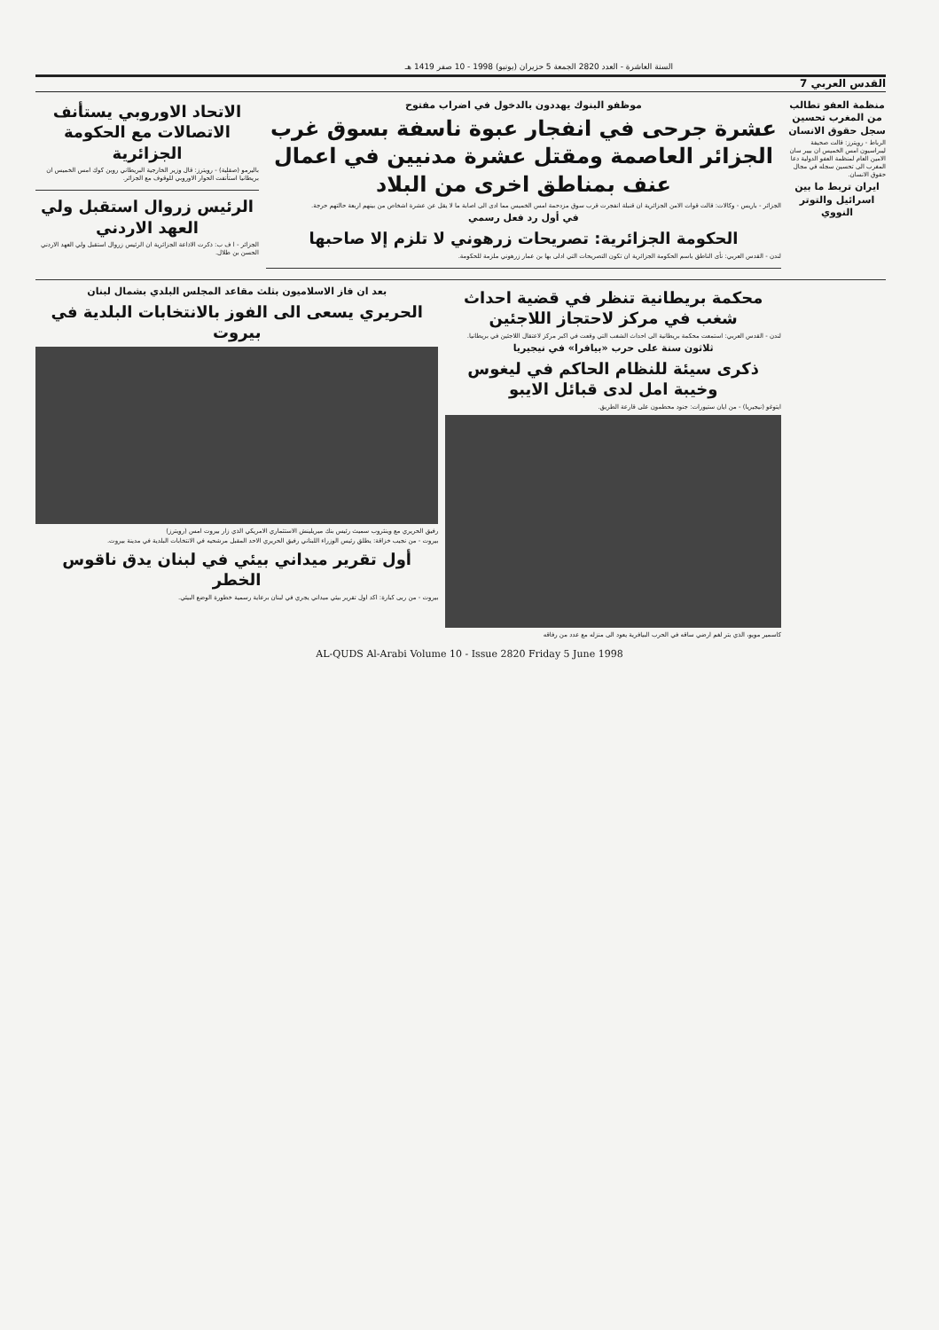السنة العاشرة - العدد 2820 الجمعة 5 حزيران (يونيو) 1998 - 10 صفر 1419 هـ
القدس العربي 7
منظمة العفو تطالب من المغرب تحسين سجل حقوق الانسان
الرباط - رويترز: قالت صحيفة ليبراسيون امس الخميس ان بيير سان الامين العام لمنظمة العفو الدولية دعا المغرب الى تحسين سجله في مجال حقوق الانسان.
ايران تربط ما بين اسرائيل والتوتر النووي
موظفو البنوك يهددون بالدخول في اضراب مفتوح
عشرة جرحى في انفجار عبوة ناسفة بسوق غرب الجزائر العاصمة ومقتل عشرة مدنيين في اعمال عنف بمناطق اخرى من البلاد
الجزائر - باريس - وكالات: قالت قوات الامن الجزائرية ان قنبلة انفجرت قرب سوق مزدحمة امس الخميس مما ادى الى اصابة ما لا يقل عن عشرة اشخاص من بينهم اربعة حالتهم حرجة.
في أول رد فعل رسمي
الحكومة الجزائرية: تصريحات زرهوني لا تلزم إلا صاحبها
لندن - القدس العربي: نأى الناطق باسم الحكومة الجزائرية ان تكون التصريحات التي ادلى بها بن عمار زرهوني ملزمة للحكومة.
الاتحاد الاوروبي يستأنف الاتصالات مع الحكومة الجزائرية
باليرمو (صقلية) - رويترز: قال وزير الخارجية البريطاني روبن كوك امس الخميس ان بريطانيا استأنفت الحوار الاوروبي للوقوف مع الجزائر.
الرئيس زروال استقبل ولي العهد الاردني
الجزائر - ا ف ب: ذكرت الاذاعة الجزائرية ان الرئيس زروال استقبل ولي العهد الاردني الحسن بن طلال.
محكمة بريطانية تنظر في قضية احداث شغب في مركز لاحتجاز اللاجئين
لندن - القدس العربي: استمعت محكمة بريطانية الى احداث الشغب التي وقعت في اكبر مركز لاعتقال اللاجئين في بريطانيا.
ثلاثون سنة على حرب «بيافرا» في نيجيريا
ذكرى سيئة للنظام الحاكم في ليغوس وخيبة امل لدى قبائل الايبو
ايتوغو (نيجيريا) - من ايان ستيورات: جنود محطمون على قارعة الطريق.
كاسمير مويو، الذي بتر لغم ارضي ساقه في الحرب البيافرية يعود الى منزله مع عدد من رفاقه
بعد ان فاز الاسلاميون بثلث مقاعد المجلس البلدي بشمال لبنان
الحريري يسعى الى الفوز بالانتخابات البلدية في بيروت
رفيق الحريري مع وينثروب سميث رئيس بنك ميريلينش الاستثماري الامريكي الذي زار بيروت امس (رويترز)
بيروت - من نجيب خزاقة: يطلق رئيس الوزراء اللبناني رفيق الحريري الاحد المقبل مرشحيه في الانتخابات البلدية في مدينة بيروت.
أول تقرير ميداني بيئي في لبنان يدق ناقوس الخطر
بيروت - من ربى كبارة: اكد اول تقرير بيئي ميداني يجري في لبنان برعاية رسمية خطورة الوضع البيئي.
AL-QUDS Al-Arabi Volume 10 - Issue 2820 Friday 5 June 1998